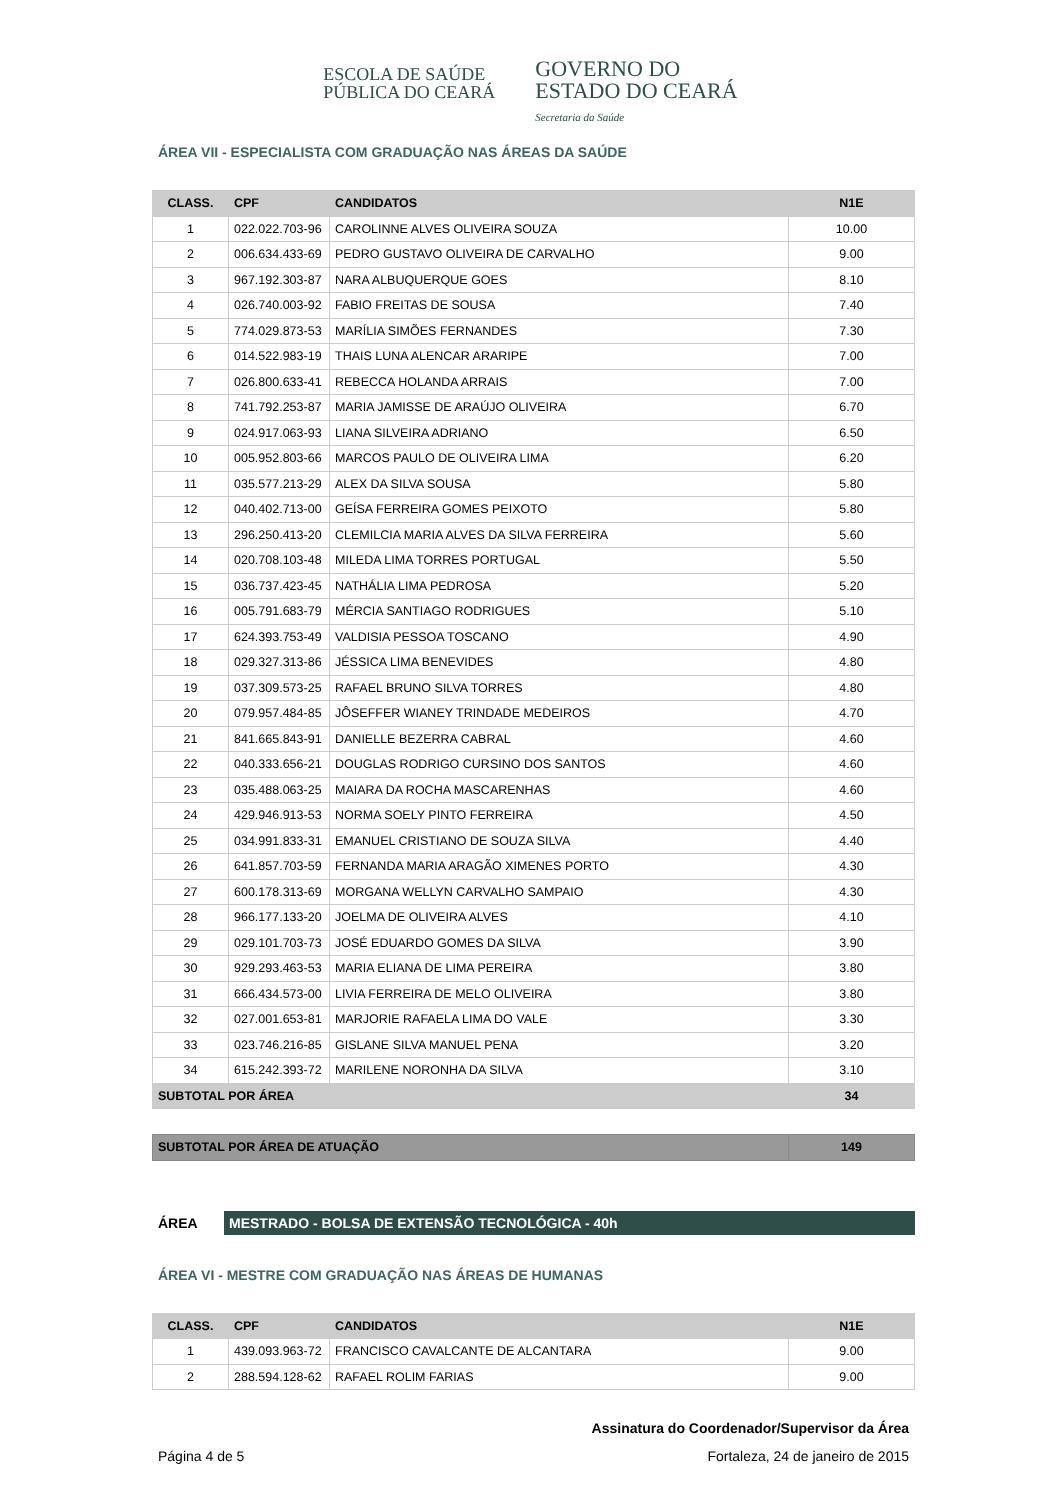ESCOLA DE SAÚDE
PÚBLICA DO CEARÁ
GOVERNO DO
ESTADO DO CEARÁ
Secretaria da Saúde
ÁREA VII - ESPECIALISTA COM GRADUAÇÃO NAS ÁREAS DA SAÚDE
| CLASS. | CPF | CANDIDATOS | N1E |
| --- | --- | --- | --- |
| 1 | 022.022.703-96 | CAROLINNE ALVES OLIVEIRA SOUZA | 10.00 |
| 2 | 006.634.433-69 | PEDRO GUSTAVO OLIVEIRA DE CARVALHO | 9.00 |
| 3 | 967.192.303-87 | NARA ALBUQUERQUE GOES | 8.10 |
| 4 | 026.740.003-92 | FABIO FREITAS DE SOUSA | 7.40 |
| 5 | 774.029.873-53 | MARÍLIA SIMÕES FERNANDES | 7.30 |
| 6 | 014.522.983-19 | THAIS LUNA ALENCAR ARARIPE | 7.00 |
| 7 | 026.800.633-41 | REBECCA HOLANDA ARRAIS | 7.00 |
| 8 | 741.792.253-87 | MARIA JAMISSE DE ARAÚJO OLIVEIRA | 6.70 |
| 9 | 024.917.063-93 | LIANA SILVEIRA ADRIANO | 6.50 |
| 10 | 005.952.803-66 | MARCOS PAULO DE OLIVEIRA LIMA | 6.20 |
| 11 | 035.577.213-29 | ALEX DA SILVA SOUSA | 5.80 |
| 12 | 040.402.713-00 | GEÍSA FERREIRA GOMES PEIXOTO | 5.80 |
| 13 | 296.250.413-20 | CLEMILCIA MARIA ALVES DA SILVA FERREIRA | 5.60 |
| 14 | 020.708.103-48 | MILEDA LIMA TORRES PORTUGAL | 5.50 |
| 15 | 036.737.423-45 | NATHÁLIA LIMA PEDROSA | 5.20 |
| 16 | 005.791.683-79 | MÉRCIA SANTIAGO RODRIGUES | 5.10 |
| 17 | 624.393.753-49 | VALDISIA PESSOA TOSCANO | 4.90 |
| 18 | 029.327.313-86 | JÉSSICA LIMA BENEVIDES | 4.80 |
| 19 | 037.309.573-25 | RAFAEL BRUNO SILVA TORRES | 4.80 |
| 20 | 079.957.484-85 | JÔSEFFER WIANEY TRINDADE MEDEIROS | 4.70 |
| 21 | 841.665.843-91 | DANIELLE BEZERRA CABRAL | 4.60 |
| 22 | 040.333.656-21 | DOUGLAS RODRIGO CURSINO DOS SANTOS | 4.60 |
| 23 | 035.488.063-25 | MAIARA DA ROCHA MASCARENHAS | 4.60 |
| 24 | 429.946.913-53 | NORMA SOELY PINTO FERREIRA | 4.50 |
| 25 | 034.991.833-31 | EMANUEL CRISTIANO DE SOUZA SILVA | 4.40 |
| 26 | 641.857.703-59 | FERNANDA MARIA ARAGÃO XIMENES PORTO | 4.30 |
| 27 | 600.178.313-69 | MORGANA WELLYN CARVALHO SAMPAIO | 4.30 |
| 28 | 966.177.133-20 | JOELMA DE OLIVEIRA ALVES | 4.10 |
| 29 | 029.101.703-73 | JOSÉ EDUARDO GOMES DA SILVA | 3.90 |
| 30 | 929.293.463-53 | MARIA ELIANA DE LIMA PEREIRA | 3.80 |
| 31 | 666.434.573-00 | LIVIA FERREIRA DE MELO OLIVEIRA | 3.80 |
| 32 | 027.001.653-81 | MARJORIE RAFAELA LIMA DO VALE | 3.30 |
| 33 | 023.746.216-85 | GISLANE SILVA MANUEL PENA | 3.20 |
| 34 | 615.242.393-72 | MARILENE NORONHA DA SILVA | 3.10 |
| SUBTOTAL POR ÁREA | | | 34 |
| SUBTOTAL POR ÁREA DE ATUAÇÃO | 149 |
ÁREA
MESTRADO - BOLSA DE EXTENSÃO TECNOLÓGICA - 40h
ÁREA VI - MESTRE COM GRADUAÇÃO NAS ÁREAS DE HUMANAS
| CLASS. | CPF | CANDIDATOS | N1E |
| --- | --- | --- | --- |
| 1 | 439.093.963-72 | FRANCISCO CAVALCANTE DE ALCANTARA | 9.00 |
| 2 | 288.594.128-62 | RAFAEL ROLIM FARIAS | 9.00 |
Assinatura do Coordenador/Supervisor da Área
Página 4 de 5 Fortaleza, 24 de janeiro de 2015